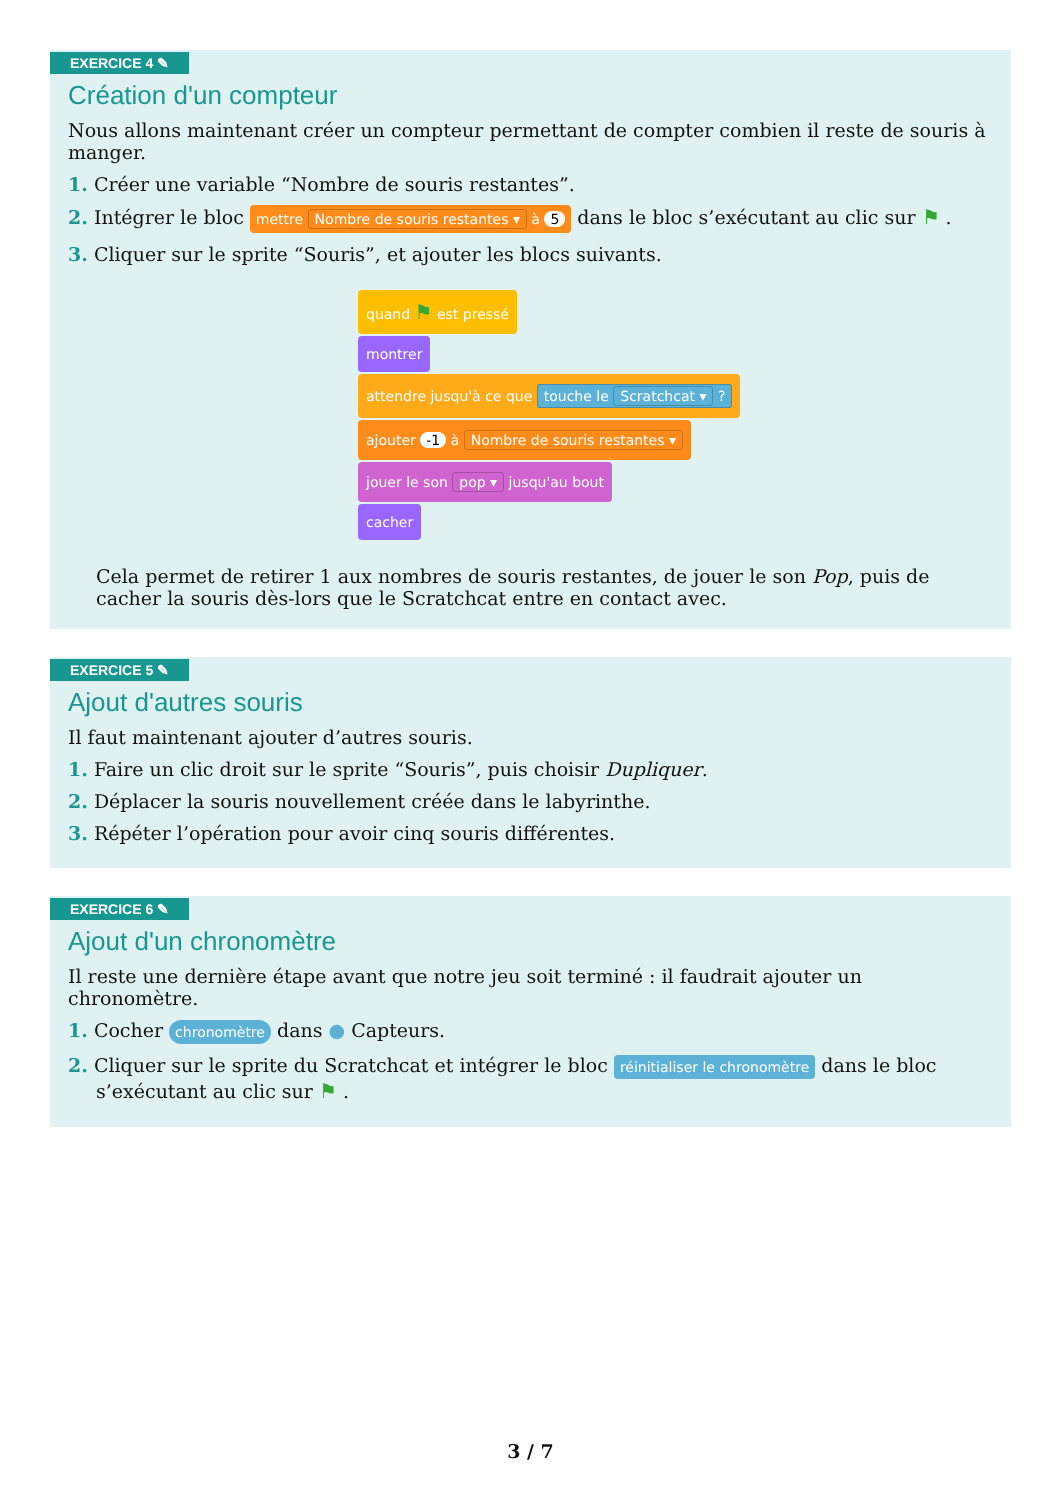EXERCICE 4 ✎
Création d'un compteur
Nous allons maintenant créer un compteur permettant de compter combien il reste de souris à manger.
1. Créer une variable “Nombre de souris restantes”.
2. Intégrer le bloc mettre Nombre de souris restantes ▾ à 5 dans le bloc s’exécutant au clic sur ⚑ .
3. Cliquer sur le sprite “Souris”, et ajouter les blocs suivants.
quand ⚑ est pressé
montrer
attendre jusqu'à ce que touche le Scratchcat ▾ ?
ajouter -1 à Nombre de souris restantes ▾
jouer le son pop ▾ jusqu'au bout
cacher
Cela permet de retirer 1 aux nombres de souris restantes, de jouer le son Pop, puis de cacher la souris dès-lors que le Scratchcat entre en contact avec.
EXERCICE 5 ✎
Ajout d'autres souris
Il faut maintenant ajouter d’autres souris.
1. Faire un clic droit sur le sprite “Souris”, puis choisir Dupliquer.
2. Déplacer la souris nouvellement créée dans le labyrinthe.
3. Répéter l’opération pour avoir cinq souris différentes.
EXERCICE 6 ✎
Ajout d'un chronomètre
Il reste une dernière étape avant que notre jeu soit terminé : il faudrait ajouter un chronomètre.
1. Cocher chronomètre dans ● Capteurs.
2. Cliquer sur le sprite du Scratchcat et intégrer le bloc réinitialiser le chronomètre dans le bloc s’exécutant au clic sur ⚑ .
3 / 7